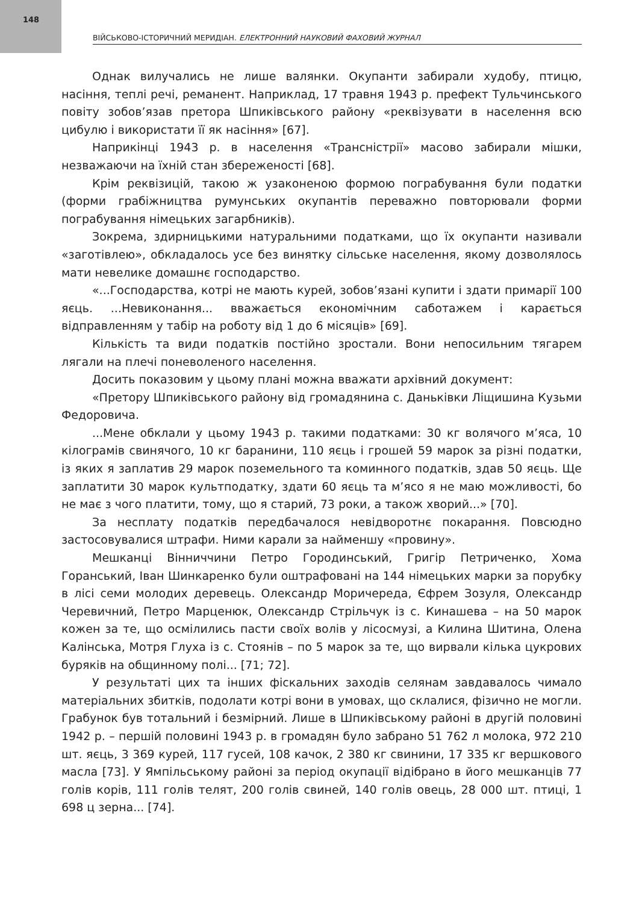148
ВІЙСЬКОВО-ІСТОРИЧНИЙ МЕРИДІАН. ЕЛЕКТРОННИЙ НАУКОВИЙ ФАХОВИЙ ЖУРНАЛ
Однак вилучались не лише валянки. Окупанти забирали худобу, птицю, насіння, теплі речі, реманент. Наприклад, 17 травня 1943 р. префект Тульчинського повіту зобов’язав претора Шпиківського району «реквізувати в населення всю цибулю і використати її як насіння» [67].
Наприкінці 1943 р. в населення «Трансністрії» масово забирали мішки, незважаючи на їхній стан збереженості [68].
Крім реквізицій, такою ж узаконеною формою пограбування були податки (форми грабіжництва румунських окупантів переважно повторювали форми пограбування німецьких загарбників).
Зокрема, здирницькими натуральними податками, що їх окупанти називали «заготівлею», обкладалось усе без винятку сільське населення, якому дозволялось мати невелике домашнє господарство.
«...Господарства, котрі не мають курей, зобов’язані купити і здати примарії 100 яєць. ...Невиконання... вважається економічним саботажем і карається відправленням у табір на роботу від 1 до 6 місяців» [69].
Кількість та види податків постійно зростали. Вони непосильним тягарем лягали на плечі поневоленого населення.
Досить показовим у цьому плані можна вважати архівний документ:
«Претору Шпиківського району від громадянина с. Даньківки Ліщишина Кузьми Федоровича.
...Мене обклали у цьому 1943 р. такими податками: 30 кг волячого м’яса, 10 кілограмів свинячого, 10 кг баранини, 110 яєць і грошей 59 марок за різні податки, із яких я заплатив 29 марок поземельного та коминного податків, здав 50 яєць. Ще заплатити 30 марок культподатку, здати 60 яєць та м’ясо я не маю можливості, бо не має з чого платити, тому, що я старий, 73 роки, а також хворий...» [70].
За несплату податків передбачалося невідворотнє покарання. Повсюдно застосовувалися штрафи. Ними карали за найменшу «провину».
Мешканці Вінниччини Петро Городинський, Григір Петриченко, Хома Горанський, Іван Шинкаренко були оштрафовані на 144 німецьких марки за порубку в лісі семи молодих деревець. Олександр Моричереда, Єфрем Зозуля, Олександр Черевичний, Петро Марценюк, Олександр Стрільчук із с. Кинашева – на 50 марок кожен за те, що осмілились пасти своїх волів у лісосмузі, а Килина Шитина, Олена Калінська, Мотря Глуха із с. Стоянів – по 5 марок за те, що вирвали кілька цукрових буряків на общинному полі... [71; 72].
У результаті цих та інших фіскальних заходів селянам завдавалось чимало матеріальних збитків, подолати котрі вони в умовах, що склалися, фізично не могли. Грабунок був тотальний і безмірний. Лише в Шпиківському районі в другій половині 1942 р. – першій половині 1943 р. в громадян було забрано 51 762 л молока, 972 210 шт. яєць, 3 369 курей, 117 гусей, 108 качок, 2 380 кг свинини, 17 335 кг вершкового масла [73]. У Ямпільському районі за період окупації відібрано в його мешканців 77 голів корів, 111 голів телят, 200 голів свиней, 140 голів овець, 28 000 шт. птиці, 1 698 ц зерна... [74].